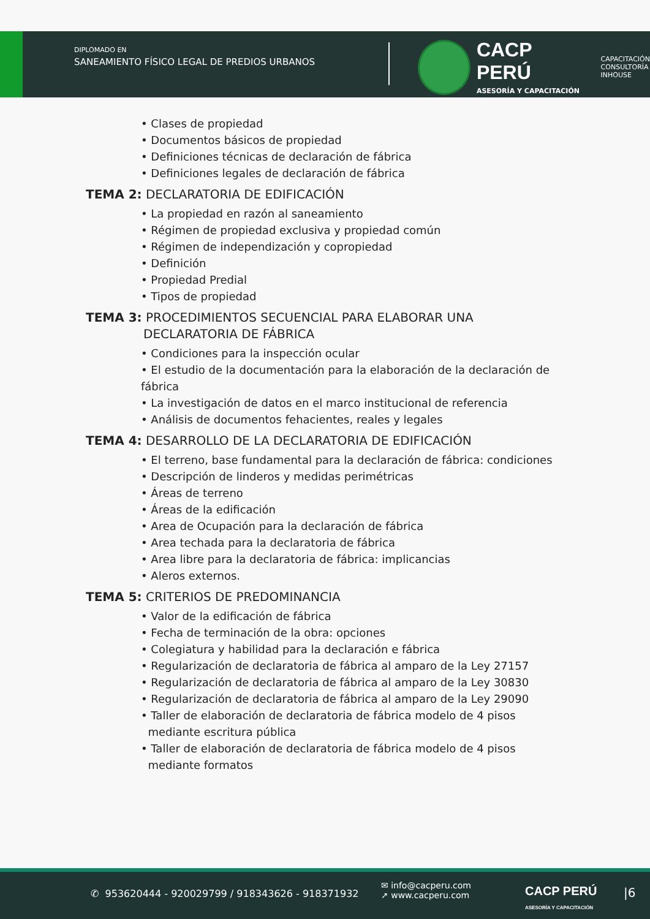DIPLOMADO EN
SANEAMIENTO FÍSICO LEGAL DE PREDIOS URBANOS
CACP PERÚ
ASESORÍA Y CAPACITACIÓN
CAPACITACIÓN
CONSULTORÍA
INHOUSE
• Clases de propiedad
• Documentos básicos de propiedad
• Definiciones técnicas de declaración de fábrica
• Definiciones legales de declaración de fábrica
TEMA 2: DECLARATORIA DE EDIFICACIÓN
• La propiedad en razón al saneamiento
• Régimen de propiedad exclusiva y propiedad común
• Régimen de independización y copropiedad
• Definición
• Propiedad Predial
• Tipos de propiedad
TEMA 3: PROCEDIMIENTOS SECUENCIAL PARA ELABORAR UNA
DECLARATORIA DE FÁBRICA
• Condiciones para la inspección ocular
• El estudio de la documentación para la elaboración de la declaración de fábrica
• La investigación de datos en el marco institucional de referencia
• Análisis de documentos fehacientes, reales y legales
TEMA 4: DESARROLLO DE LA DECLARATORIA DE EDIFICACIÓN
• El terreno, base fundamental para la declaración de fábrica: condiciones
• Descripción de linderos y medidas perimétricas
• Áreas de terreno
• Áreas de la edificación
• Area de Ocupación para la declaración de fábrica
• Area techada para la declaratoria de fábrica
• Area libre para la declaratoria de fábrica: implicancias
• Aleros externos.
TEMA 5: CRITERIOS DE PREDOMINANCIA
• Valor de la edificación de fábrica
• Fecha de terminación de la obra: opciones
• Colegiatura y habilidad para la declaración e fábrica
• Regularización de declaratoria de fábrica al amparo de la Ley 27157
• Regularización de declaratoria de fábrica al amparo de la Ley 30830
• Regularización de declaratoria de fábrica al amparo de la Ley 29090
• Taller de elaboración de declaratoria de fábrica modelo de 4 pisos
mediante escritura pública
• Taller de elaboración de declaratoria de fábrica modelo de 4 pisos
mediante formatos
✆ 953620444 - 920029799 / 918343626 - 918371932
✉ info@cacperu.com
➚ www.cacperu.com
CACP PERÚ
ASESORÍA Y CAPACITACIÓN
|6